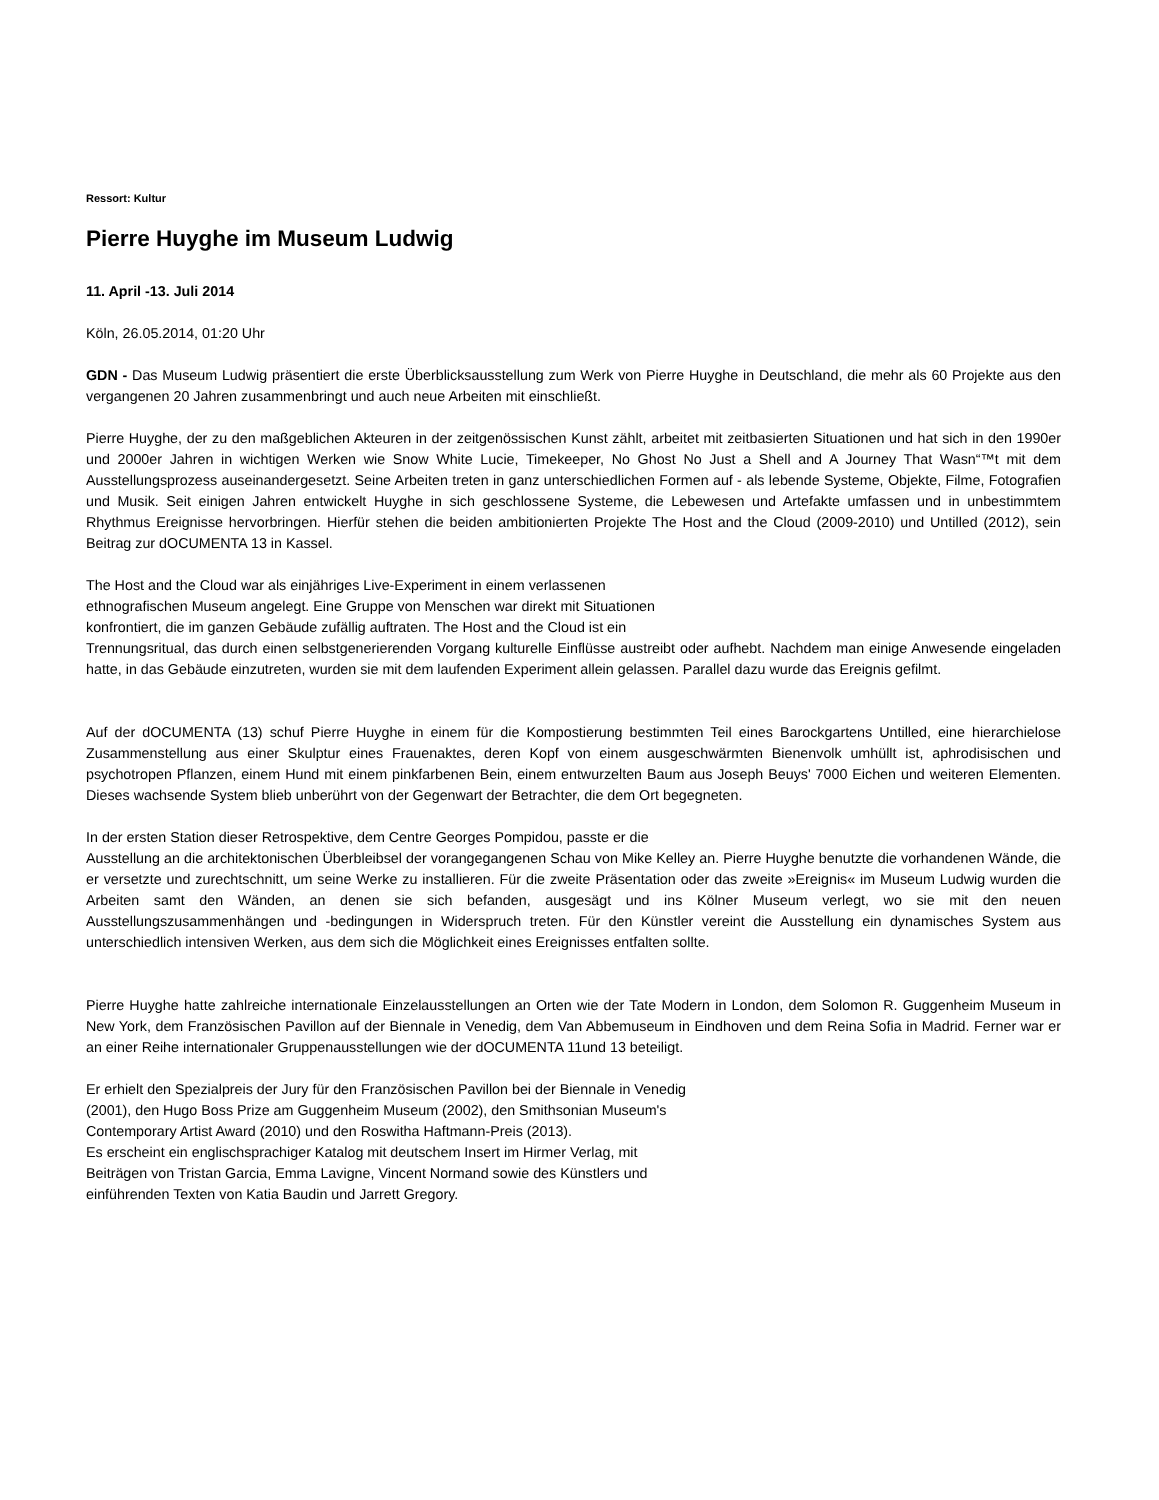Ressort: Kultur
Pierre Huyghe im Museum Ludwig
11. April -13. Juli 2014
Köln, 26.05.2014, 01:20 Uhr
GDN - Das Museum Ludwig präsentiert die erste Überblicksausstellung zum Werk von Pierre Huyghe in Deutschland, die mehr als 60 Projekte aus den vergangenen 20 Jahren zusammenbringt und auch neue Arbeiten mit einschließt.
Pierre Huyghe, der zu den maßgeblichen Akteuren in der zeitgenössischen Kunst zählt, arbeitet mit zeitbasierten Situationen und hat sich in den 1990er und 2000er Jahren in wichtigen Werken wie Snow White Lucie, Timekeeper, No Ghost No Just a Shell and A Journey That Wasn“™t mit dem Ausstellungsprozess auseinandergesetzt. Seine Arbeiten treten in ganz unterschiedlichen Formen auf - als lebende Systeme, Objekte, Filme, Fotografien und Musik. Seit einigen Jahren entwickelt Huyghe in sich geschlossene Systeme, die Lebewesen und Artefakte umfassen und in unbestimmtem Rhythmus Ereignisse hervorbringen. Hierfür stehen die beiden ambitionierten Projekte The Host and the Cloud (2009-2010) und Untilled (2012), sein Beitrag zur dOCUMENTA 13 in Kassel.
The Host and the Cloud war als einjähriges Live-Experiment in einem verlassenen
ethnografischen Museum angelegt. Eine Gruppe von Menschen war direkt mit Situationen
konfrontiert, die im ganzen Gebäude zufällig auftraten. The Host and the Cloud ist ein
Trennungsritual, das durch einen selbstgenerierenden Vorgang kulturelle Einflüsse austreibt oder aufhebt. Nachdem man einige Anwesende eingeladen hatte, in das Gebäude einzutreten, wurden sie mit dem laufenden Experiment allein gelassen. Parallel dazu wurde das Ereignis gefilmt.
Auf der dOCUMENTA (13) schuf Pierre Huyghe in einem für die Kompostierung bestimmten Teil eines Barockgartens Untilled, eine hierarchielose Zusammenstellung aus einer Skulptur eines Frauenaktes, deren Kopf von einem ausgeschwärmten Bienenvolk umhüllt ist, aphrodisischen und psychotropen Pflanzen, einem Hund mit einem pinkfarbenen Bein, einem entwurzelten Baum aus Joseph Beuys' 7000 Eichen und weiteren Elementen. Dieses wachsende System blieb unberührt von der Gegenwart der Betrachter, die dem Ort begegneten.
In der ersten Station dieser Retrospektive, dem Centre Georges Pompidou, passte er die
Ausstellung an die architektonischen Überbleibsel der vorangegangenen Schau von Mike Kelley an. Pierre Huyghe benutzte die vorhandenen Wände, die er versetzte und zurechtschnitt, um seine Werke zu installieren. Für die zweite Präsentation oder das zweite »Ereignis« im Museum Ludwig wurden die Arbeiten samt den Wänden, an denen sie sich befanden, ausgesägt und ins Kölner Museum verlegt, wo sie mit den neuen Ausstellungszusammenhängen und -bedingungen in Widerspruch treten. Für den Künstler vereint die Ausstellung ein dynamisches System aus unterschiedlich intensiven Werken, aus dem sich die Möglichkeit eines Ereignisses entfalten sollte.
Pierre Huyghe hatte zahlreiche internationale Einzelausstellungen an Orten wie der Tate Modern in London, dem Solomon R. Guggenheim Museum in New York, dem Französischen Pavillon auf der Biennale in Venedig, dem Van Abbemuseum in Eindhoven und dem Reina Sofia in Madrid. Ferner war er an einer Reihe internationaler Gruppenausstellungen wie der dOCUMENTA 11und 13 beteiligt.
Er erhielt den Spezialpreis der Jury für den Französischen Pavillon bei der Biennale in Venedig
(2001), den Hugo Boss Prize am Guggenheim Museum (2002), den Smithsonian Museum's
Contemporary Artist Award (2010) und den Roswitha Haftmann-Preis (2013).
Es erscheint ein englischsprachiger Katalog mit deutschem Insert im Hirmer Verlag, mit
Beiträgen von Tristan Garcia, Emma Lavigne, Vincent Normand sowie des Künstlers und
einführenden Texten von Katia Baudin und Jarrett Gregory.